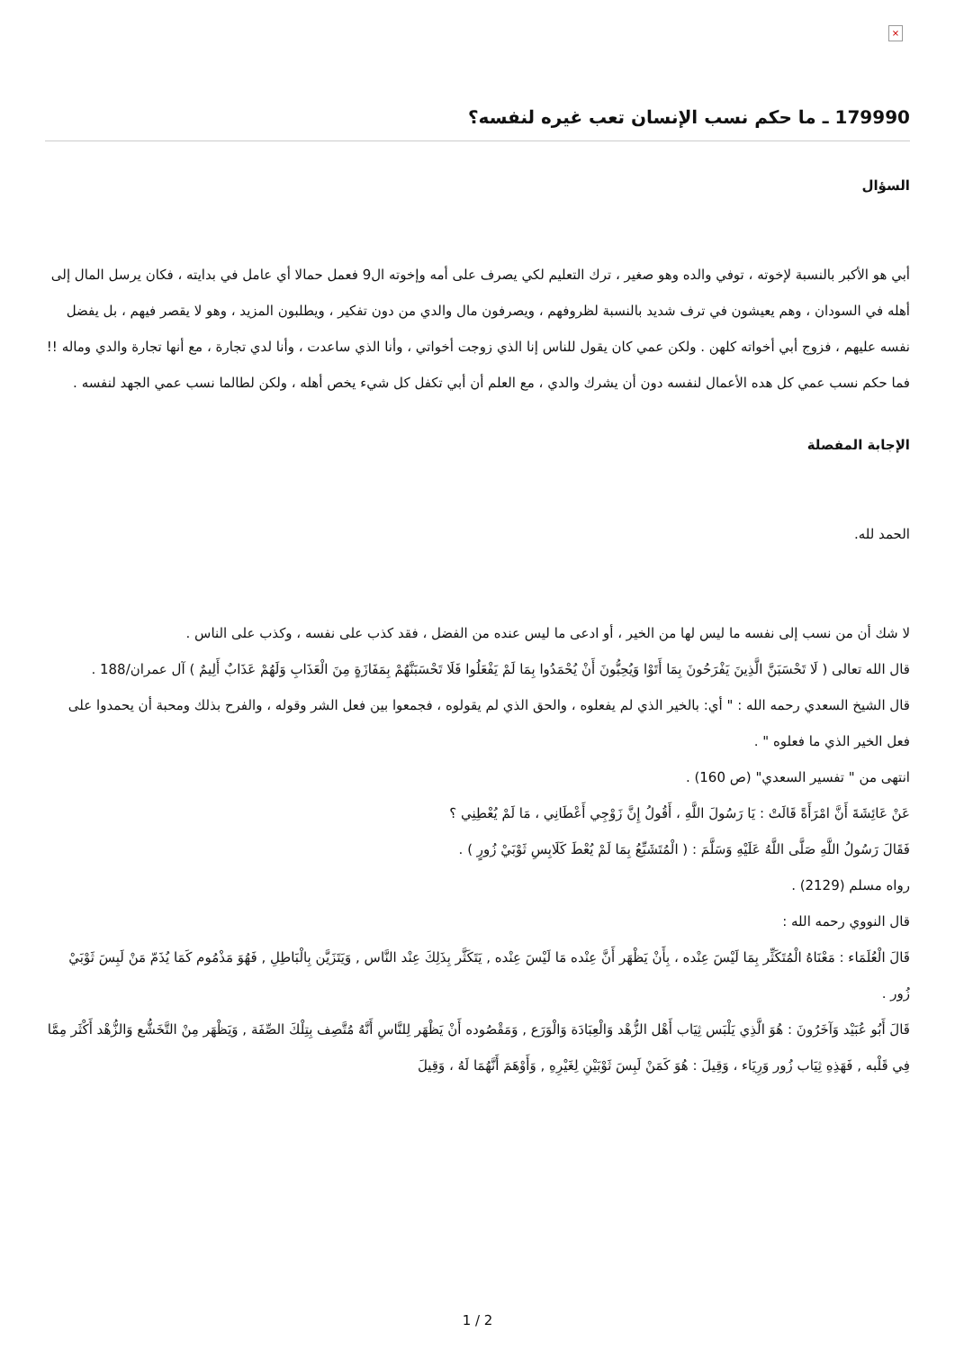×
179990 ـ ما حكم نسب الإنسان تعب غيره لنفسه؟
السؤال
أبي هو الأكبر بالنسبة لإخوته ، توفي والده وهو صغير ، ترك التعليم لكي يصرف على أمه وإخوته ال9 فعمل حمالا أي عامل في بدايته ، فكان يرسل المال إلى أهله في السودان ، وهم يعيشون في ترف شديد بالنسبة لظروفهم ، ويصرفون مال والدي من دون تفكير ، ويطلبون المزيد ، وهو لا يقصر فيهم ، بل يفضل نفسه عليهم ، فزوج أبي أخواته كلهن . ولكن عمي كان يقول للناس إنا الذي زوجت أخواتي ، وأنا الذي ساعدت ، وأنا لدي تجارة ، مع أنها تجارة والدي وماله !! فما حكم نسب عمي كل هده الأعمال لنفسه دون أن يشرك والدي ، مع العلم أن أبي تكفل كل شيء يخص أهله ، ولكن لطالما نسب عمي الجهد لنفسه .
الإجابة المفصلة
الحمد لله.
لا شك أن من نسب إلى نفسه ما ليس لها من الخير ، أو ادعى ما ليس عنده من الفضل ، فقد كذب على نفسه ، وكذب على الناس .
قال الله تعالى ( لَا تَحْسَبَنَّ الَّذِينَ يَفْرَحُونَ بِمَا أَتَوْا وَيُحِبُّونَ أَنْ يُحْمَدُوا بِمَا لَمْ يَفْعَلُوا فَلَا تَحْسَبَنَّهُمْ بِمَفَازَةٍ مِنَ الْعَذَابِ وَلَهُمْ عَذَابٌ أَلِيمٌ ) آل عمران/188 .
قال الشيخ السعدي رحمه الله : " أي: بالخير الذي لم يفعلوه ، والحق الذي لم يقولوه ، فجمعوا بين فعل الشر وقوله ، والفرح بذلك ومحبة أن يحمدوا على فعل الخير الذي ما فعلوه " .
انتهى من " تفسير السعدي" (ص 160) .
عَنْ عَائِشَةَ أَنَّ امْرَأَةً قَالَتْ : يَا رَسُولَ اللَّهِ ، أَقُولُ إِنَّ زَوْجِي أَعْطَانِي ، مَا لَمْ يُعْطِنِي ؟
فَقَالَ رَسُولُ اللَّهِ صَلَّى اللَّهُ عَلَيْهِ وَسَلَّمَ : ( الْمُتَشَبِّعُ بِمَا لَمْ يُعْطَ كَلَابِسِ ثَوْبَيْ زُورٍ ) .
رواه مسلم (2129) .
قال النووي رحمه الله :
قَالَ الْعُلَمَاء : مَعْنَاهُ الْمُتَكَثِّر بِمَا لَيْسَ عِنْده ، بِأَنْ يَظْهَر أَنَّ عِنْده مَا لَيْسَ عِنْده , يَتَكَثَّر بِذَلِكَ عِنْد النَّاس , وَيَتَزَيَّن بِالْبَاطِلِ , فَهُوَ مَذْمُوم كَمَا يُذَمّ مَنْ لَبِسَ ثَوْبَيْ زُور .
قَالَ أَبُو عُبَيْد وَآخَرُونَ : هُوَ الَّذِي يَلْبَس ثِيَاب أَهْل الزُّهْد وَالْعِبَادَة وَالْوَرَع , وَمَقْصُوده أَنْ يَظْهَر لِلنَّاسِ أَنَّهُ مُتَّصِف بِتِلْكَ الصِّفَة , وَيَظْهَر مِنْ التَّخَشُّع وَالزُّهْد أَكْثَر مِمَّا فِي قَلْبه , فَهَذِهِ ثِيَاب زُور وَرِيَاء ، وَقِيلَ : هُوَ كَمَنْ لَبِسَ ثَوْبَيْنِ لِغَيْرِهِ , وَأَوْهَمَ أَنَّهُمَا لَهُ ، وَقِيلَ
1 / 2